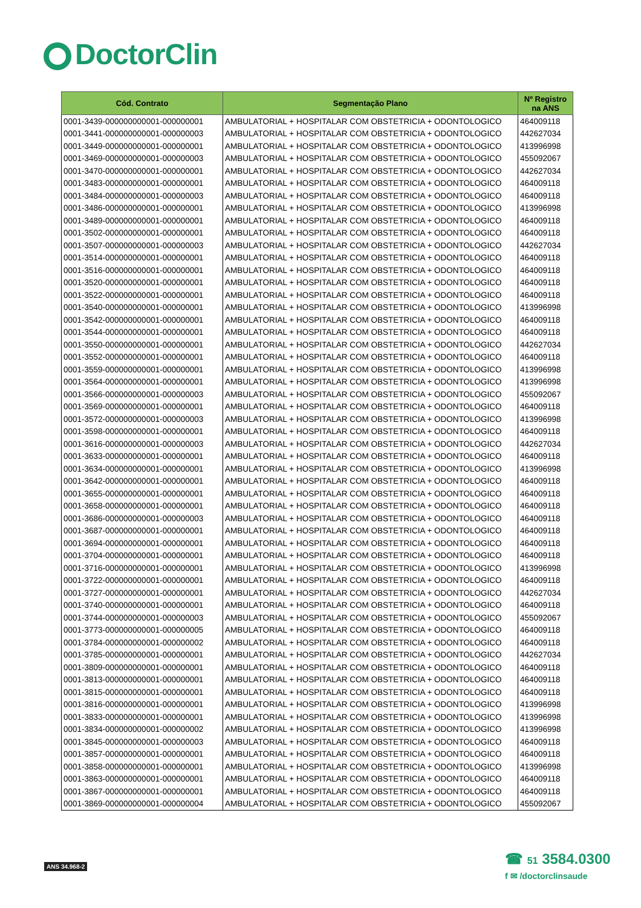DoctorClin
| Cód. Contrato | Segmentação Plano | Nº Registro na ANS |
| --- | --- | --- |
| 0001-3439-000000000001-000000001 | AMBULATORIAL + HOSPITALAR COM OBSTETRICIA + ODONTOLOGICO | 464009118 |
| 0001-3441-000000000001-000000003 | AMBULATORIAL + HOSPITALAR COM OBSTETRICIA + ODONTOLOGICO | 442627034 |
| 0001-3449-000000000001-000000001 | AMBULATORIAL + HOSPITALAR COM OBSTETRICIA + ODONTOLOGICO | 413996998 |
| 0001-3469-000000000001-000000003 | AMBULATORIAL + HOSPITALAR COM OBSTETRICIA + ODONTOLOGICO | 455092067 |
| 0001-3470-000000000001-000000001 | AMBULATORIAL + HOSPITALAR COM OBSTETRICIA + ODONTOLOGICO | 442627034 |
| 0001-3483-000000000001-000000001 | AMBULATORIAL + HOSPITALAR COM OBSTETRICIA + ODONTOLOGICO | 464009118 |
| 0001-3484-000000000001-000000003 | AMBULATORIAL + HOSPITALAR COM OBSTETRICIA + ODONTOLOGICO | 464009118 |
| 0001-3486-000000000001-000000001 | AMBULATORIAL + HOSPITALAR COM OBSTETRICIA + ODONTOLOGICO | 413996998 |
| 0001-3489-000000000001-000000001 | AMBULATORIAL + HOSPITALAR COM OBSTETRICIA + ODONTOLOGICO | 464009118 |
| 0001-3502-000000000001-000000001 | AMBULATORIAL + HOSPITALAR COM OBSTETRICIA + ODONTOLOGICO | 464009118 |
| 0001-3507-000000000001-000000003 | AMBULATORIAL + HOSPITALAR COM OBSTETRICIA + ODONTOLOGICO | 442627034 |
| 0001-3514-000000000001-000000001 | AMBULATORIAL + HOSPITALAR COM OBSTETRICIA + ODONTOLOGICO | 464009118 |
| 0001-3516-000000000001-000000001 | AMBULATORIAL + HOSPITALAR COM OBSTETRICIA + ODONTOLOGICO | 464009118 |
| 0001-3520-000000000001-000000001 | AMBULATORIAL + HOSPITALAR COM OBSTETRICIA + ODONTOLOGICO | 464009118 |
| 0001-3522-000000000001-000000001 | AMBULATORIAL + HOSPITALAR COM OBSTETRICIA + ODONTOLOGICO | 464009118 |
| 0001-3540-000000000001-000000001 | AMBULATORIAL + HOSPITALAR COM OBSTETRICIA + ODONTOLOGICO | 413996998 |
| 0001-3542-000000000001-000000001 | AMBULATORIAL + HOSPITALAR COM OBSTETRICIA + ODONTOLOGICO | 464009118 |
| 0001-3544-000000000001-000000001 | AMBULATORIAL + HOSPITALAR COM OBSTETRICIA + ODONTOLOGICO | 464009118 |
| 0001-3550-000000000001-000000001 | AMBULATORIAL + HOSPITALAR COM OBSTETRICIA + ODONTOLOGICO | 442627034 |
| 0001-3552-000000000001-000000001 | AMBULATORIAL + HOSPITALAR COM OBSTETRICIA + ODONTOLOGICO | 464009118 |
| 0001-3559-000000000001-000000001 | AMBULATORIAL + HOSPITALAR COM OBSTETRICIA + ODONTOLOGICO | 413996998 |
| 0001-3564-000000000001-000000001 | AMBULATORIAL + HOSPITALAR COM OBSTETRICIA + ODONTOLOGICO | 413996998 |
| 0001-3566-000000000001-000000003 | AMBULATORIAL + HOSPITALAR COM OBSTETRICIA + ODONTOLOGICO | 455092067 |
| 0001-3569-000000000001-000000001 | AMBULATORIAL + HOSPITALAR COM OBSTETRICIA + ODONTOLOGICO | 464009118 |
| 0001-3572-000000000001-000000003 | AMBULATORIAL + HOSPITALAR COM OBSTETRICIA + ODONTOLOGICO | 413996998 |
| 0001-3598-000000000001-000000001 | AMBULATORIAL + HOSPITALAR COM OBSTETRICIA + ODONTOLOGICO | 464009118 |
| 0001-3616-000000000001-000000003 | AMBULATORIAL + HOSPITALAR COM OBSTETRICIA + ODONTOLOGICO | 442627034 |
| 0001-3633-000000000001-000000001 | AMBULATORIAL + HOSPITALAR COM OBSTETRICIA + ODONTOLOGICO | 464009118 |
| 0001-3634-000000000001-000000001 | AMBULATORIAL + HOSPITALAR COM OBSTETRICIA + ODONTOLOGICO | 413996998 |
| 0001-3642-000000000001-000000001 | AMBULATORIAL + HOSPITALAR COM OBSTETRICIA + ODONTOLOGICO | 464009118 |
| 0001-3655-000000000001-000000001 | AMBULATORIAL + HOSPITALAR COM OBSTETRICIA + ODONTOLOGICO | 464009118 |
| 0001-3658-000000000001-000000001 | AMBULATORIAL + HOSPITALAR COM OBSTETRICIA + ODONTOLOGICO | 464009118 |
| 0001-3686-000000000001-000000003 | AMBULATORIAL + HOSPITALAR COM OBSTETRICIA + ODONTOLOGICO | 464009118 |
| 0001-3687-000000000001-000000001 | AMBULATORIAL + HOSPITALAR COM OBSTETRICIA + ODONTOLOGICO | 464009118 |
| 0001-3694-000000000001-000000001 | AMBULATORIAL + HOSPITALAR COM OBSTETRICIA + ODONTOLOGICO | 464009118 |
| 0001-3704-000000000001-000000001 | AMBULATORIAL + HOSPITALAR COM OBSTETRICIA + ODONTOLOGICO | 464009118 |
| 0001-3716-000000000001-000000001 | AMBULATORIAL + HOSPITALAR COM OBSTETRICIA + ODONTOLOGICO | 413996998 |
| 0001-3722-000000000001-000000001 | AMBULATORIAL + HOSPITALAR COM OBSTETRICIA + ODONTOLOGICO | 464009118 |
| 0001-3727-000000000001-000000001 | AMBULATORIAL + HOSPITALAR COM OBSTETRICIA + ODONTOLOGICO | 442627034 |
| 0001-3740-000000000001-000000001 | AMBULATORIAL + HOSPITALAR COM OBSTETRICIA + ODONTOLOGICO | 464009118 |
| 0001-3744-000000000001-000000003 | AMBULATORIAL + HOSPITALAR COM OBSTETRICIA + ODONTOLOGICO | 455092067 |
| 0001-3773-000000000001-000000005 | AMBULATORIAL + HOSPITALAR COM OBSTETRICIA + ODONTOLOGICO | 464009118 |
| 0001-3784-000000000001-000000002 | AMBULATORIAL + HOSPITALAR COM OBSTETRICIA + ODONTOLOGICO | 464009118 |
| 0001-3785-000000000001-000000001 | AMBULATORIAL + HOSPITALAR COM OBSTETRICIA + ODONTOLOGICO | 442627034 |
| 0001-3809-000000000001-000000001 | AMBULATORIAL + HOSPITALAR COM OBSTETRICIA + ODONTOLOGICO | 464009118 |
| 0001-3813-000000000001-000000001 | AMBULATORIAL + HOSPITALAR COM OBSTETRICIA + ODONTOLOGICO | 464009118 |
| 0001-3815-000000000001-000000001 | AMBULATORIAL + HOSPITALAR COM OBSTETRICIA + ODONTOLOGICO | 464009118 |
| 0001-3816-000000000001-000000001 | AMBULATORIAL + HOSPITALAR COM OBSTETRICIA + ODONTOLOGICO | 413996998 |
| 0001-3833-000000000001-000000001 | AMBULATORIAL + HOSPITALAR COM OBSTETRICIA + ODONTOLOGICO | 413996998 |
| 0001-3834-000000000001-000000002 | AMBULATORIAL + HOSPITALAR COM OBSTETRICIA + ODONTOLOGICO | 413996998 |
| 0001-3845-000000000001-000000003 | AMBULATORIAL + HOSPITALAR COM OBSTETRICIA + ODONTOLOGICO | 464009118 |
| 0001-3857-000000000001-000000001 | AMBULATORIAL + HOSPITALAR COM OBSTETRICIA + ODONTOLOGICO | 464009118 |
| 0001-3858-000000000001-000000001 | AMBULATORIAL + HOSPITALAR COM OBSTETRICIA + ODONTOLOGICO | 413996998 |
| 0001-3863-000000000001-000000001 | AMBULATORIAL + HOSPITALAR COM OBSTETRICIA + ODONTOLOGICO | 464009118 |
| 0001-3867-000000000001-000000001 | AMBULATORIAL + HOSPITALAR COM OBSTETRICIA + ODONTOLOGICO | 464009118 |
| 0001-3869-000000000001-000000004 | AMBULATORIAL + HOSPITALAR COM OBSTETRICIA + ODONTOLOGICO | 455092067 |
ANS 34.968-2
☎ 51 3584.0300
f ✉ /doctorclinsaude